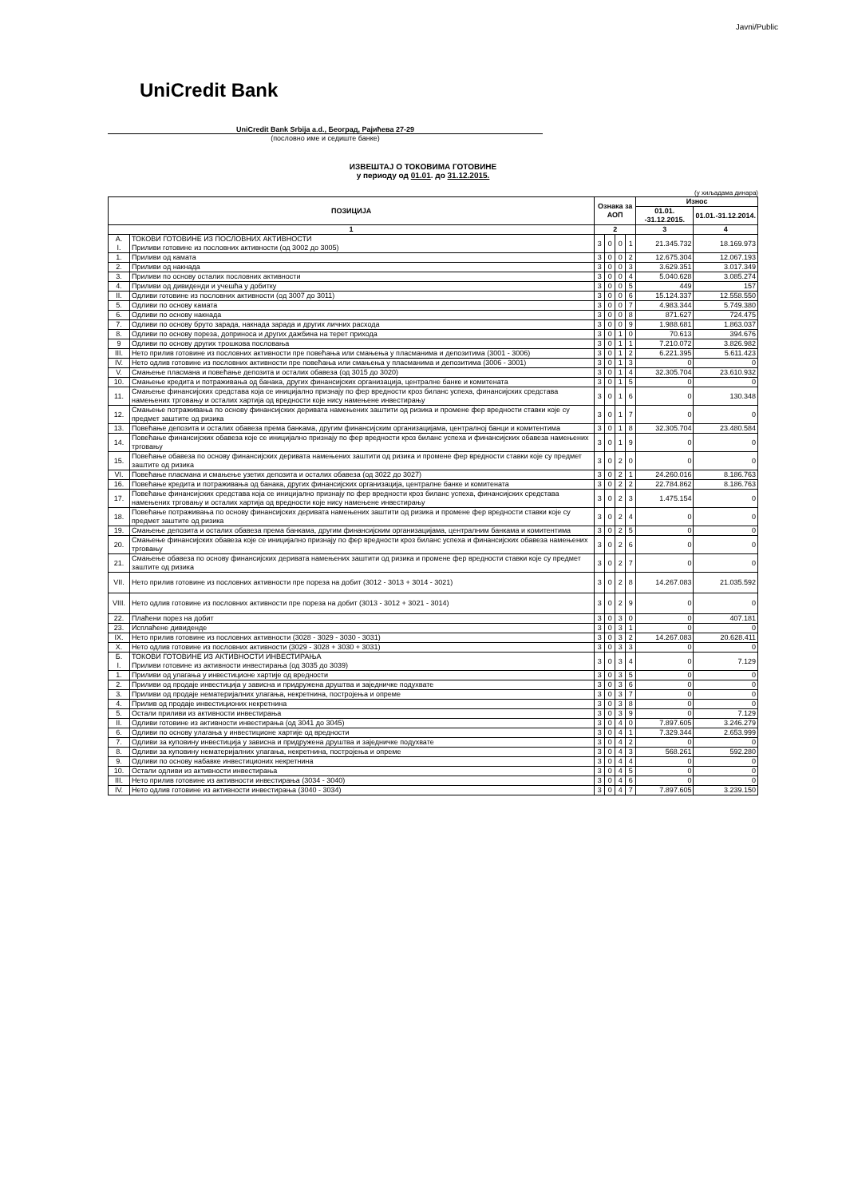Javni/Public
UniCredit Bank
UniCredit Bank Srbija a.d., Београд, Рајићева 27-29
(пословно име и седиште банке)
ИЗВЕШТАЈ О ТОКОВИМА ГОТОВИНЕ
у периоду од 01.01. до 31.12.2015.
(у хиљадама динара)
| ПОЗИЦИЈА | | Ознака за АОП | | | | Износ | |
| --- | --- | --- | --- | --- | --- | --- | --- |
| | | | | | | 01.01. -31.12.2015. | 01.01.-31.12.2014. |
| 1 | | 2 | | | | 3 | 4 |
| А. I. | ТОКОВИ ГОТОВИНЕ ИЗ ПОСЛОВНИХ АКТИВНОСТИ Приливи готовине из пословних активности (од 3002 до 3005) | 3 | 0 | 0 | 1 | 21.345.732 | 18.169.973 |
| 1. | Приливи од камата | 3 | 0 | 0 | 2 | 12.675.304 | 12.067.193 |
| 2. | Приливи од накнада | 3 | 0 | 0 | 3 | 3.629.351 | 3.017.349 |
| 3. | Приливи по основу осталих пословних активности | 3 | 0 | 0 | 4 | 5.040.628 | 3.085.274 |
| 4. | Приливи од дивиденди и учешћа у добитку | 3 | 0 | 0 | 5 | 449 | 157 |
| II. | Одливи готовине из пословних активности (од 3007 до 3011) | 3 | 0 | 0 | 6 | 15.124.337 | 12.558.550 |
| 5. | Одливи по основу камата | 3 | 0 | 0 | 7 | 4.983.344 | 5.749.380 |
| 6. | Одливи по основу накнада | 3 | 0 | 0 | 8 | 871.627 | 724.475 |
| 7. | Одливи по основу бруто зарада, накнада зарада и других личних расхода | 3 | 0 | 0 | 9 | 1.988.681 | 1.863.037 |
| 8. | Одливи по основу пореза, доприноса и других дажбина на терет прихода | 3 | 0 | 1 | 0 | 70.613 | 394.676 |
| 9 | Одливи по основу других трошкова пословања | 3 | 0 | 1 | 1 | 7.210.072 | 3.826.982 |
| III. | Нето прилив готовине из пословних активности пре повећања или смањења у пласманима и депозитима (3001 - 3006) | 3 | 0 | 1 | 2 | 6.221.395 | 5.611.423 |
| IV. | Нето одлив готовине из пословних активности пре повећања или смањења у пласманима и депозитима (3006 - 3001) | 3 | 0 | 1 | 3 | 0 | 0 |
| V. | Смањење пласмана и повећање депозита и осталих обавеза (од 3015 до 3020) | 3 | 0 | 1 | 4 | 32.305.704 | 23.610.932 |
| 10. | Смањење кредита и потраживања од банака, других финансијских организација, централне банке и комитената | 3 | 0 | 1 | 5 | 0 | 0 |
| 11. | Смањење финансијских средстава која се иницијално признају по фер вредности кроз биланс успеха, финансијских средстава намењених трговању и осталих хартија од вредности које нису намењене инвестирању | 3 | 0 | 1 | 6 | 0 | 130.348 |
| 12. | Смањење потраживања по основу финансијских деривата намењених заштити од ризика и промене фер вредности ставки које су предмет заштите од ризика | 3 | 0 | 1 | 7 | 0 | 0 |
| 13. | Повећање депозита и осталих обавеза према банкама, другим финансијским организацијама, централној банци и комитентима | 3 | 0 | 1 | 8 | 32.305.704 | 23.480.584 |
| 14. | Повећање финансијских обавеза које се иницијално признају по фер вредности кроз биланс успеха и финансијских обавеза намењених трговању | 3 | 0 | 1 | 9 | 0 | 0 |
| 15. | Повећање обавеза по основу финансијских деривата намењених заштити од ризика и промене фер вредности ставки које су предмет заштите од ризика | 3 | 0 | 2 | 0 | 0 | 0 |
| VI. | Повећање пласмана и смањење узетих депозита и осталих обавеза (од 3022 до 3027) | 3 | 0 | 2 | 1 | 24.260.016 | 8.186.763 |
| 16. | Повећање кредита и потраживања од банака, других финансијских организација, централне банке и комитената | 3 | 0 | 2 | 2 | 22.784.862 | 8.186.763 |
| 17. | Повећање финансијских средстава која се иницијално признају по фер вредности кроз биланс успеха, финансијских средстава намењених трговању и осталих хартија од вредности које нису намењене инвестирању | 3 | 0 | 2 | 3 | 1.475.154 | 0 |
| 18. | Повећање потраживања по основу финансијских деривата намењених заштити од ризика и промене фер вредности ставки које су предмет заштите од ризика | 3 | 0 | 2 | 4 | 0 | 0 |
| 19. | Смањење депозита и осталих обавеза према банкама, другим финансијским организацијама, централним банкама и комитентима | 3 | 0 | 2 | 5 | 0 | 0 |
| 20. | Смањење финансијских обавеза које се иницијално признају по фер вредности кроз биланс успеха и финансијских обавеза намењених трговању | 3 | 0 | 2 | 6 | 0 | 0 |
| 21. | Смањење обавеза по основу финансијских деривата намењених заштити од ризика и промене фер вредности ставки које су предмет заштите од ризика | 3 | 0 | 2 | 7 | 0 | 0 |
| VII. | Нето прилив готовине из пословних активности пре пореза на добит (3012 - 3013 + 3014 - 3021) | 3 | 0 | 2 | 8 | 14.267.083 | 21.035.592 |
| VIII. | Нето одлив готовине из пословних активности пре пореза на добит (3013 - 3012 + 3021 - 3014) | 3 | 0 | 2 | 9 | 0 | 0 |
| 22. | Плаћени порез на добит | 3 | 0 | 3 | 0 | 0 | 407.181 |
| 23. | Исплаћене дивиденде | 3 | 0 | 3 | 1 | 0 | 0 |
| IX. | Нето прилив готовине из пословних активности (3028 - 3029 - 3030 - 3031) | 3 | 0 | 3 | 2 | 14.267.083 | 20.628.411 |
| X. | Нето одлив готовине из пословних активности (3029 - 3028 + 3030 + 3031) | 3 | 0 | 3 | 3 | 0 | 0 |
| Б. I. | ТОКОВИ ГОТОВИНЕ ИЗ АКТИВНОСТИ ИНВЕСТИРАЊА Приливи готовине из активности инвестирања (од 3035 до 3039) | 3 | 0 | 3 | 4 | 0 | 7.129 |
| 1. | Приливи од улагања у инвестиционе хартије од вредности | 3 | 0 | 3 | 5 | 0 | 0 |
| 2. | Приливи од продаје инвестиција у зависна и придружена друштва и заједничке подухвате | 3 | 0 | 3 | 6 | 0 | 0 |
| 3. | Приливи од продаје нематеријалних улагања, некретнина, постројења и опреме | 3 | 0 | 3 | 7 | 0 | 0 |
| 4. | Прилив од продаје инвестиционих некретнина | 3 | 0 | 3 | 8 | 0 | 0 |
| 5. | Остали приливи из активности инвестирања | 3 | 0 | 3 | 9 | 0 | 7.129 |
| II. | Одливи готовине из активности инвестирања (од 3041 до 3045) | 3 | 0 | 4 | 0 | 7.897.605 | 3.246.279 |
| 6. | Одливи по основу улагања у инвестиционе хартије од вредности | 3 | 0 | 4 | 1 | 7.329.344 | 2.653.999 |
| 7. | Одливи за куповину инвестиција у зависна и придружена друштва и заједничке подухвате | 3 | 0 | 4 | 2 | 0 | 0 |
| 8. | Одливи за куповину нематеријалних улагања, некретнина, постројења и опреме | 3 | 0 | 4 | 3 | 568.261 | 592.280 |
| 9. | Одливи по основу набавке инвестиционих некретнина | 3 | 0 | 4 | 4 | 0 | 0 |
| 10. | Остали одливи из активности инвестирања | 3 | 0 | 4 | 5 | 0 | 0 |
| III. | Нето прилив готовине из активности инвестирања (3034 - 3040) | 3 | 0 | 4 | 6 | 0 | 0 |
| IV. | Нето одлив готовине из активности инвестирања (3040 - 3034) | 3 | 0 | 4 | 7 | 7.897.605 | 3.239.150 |